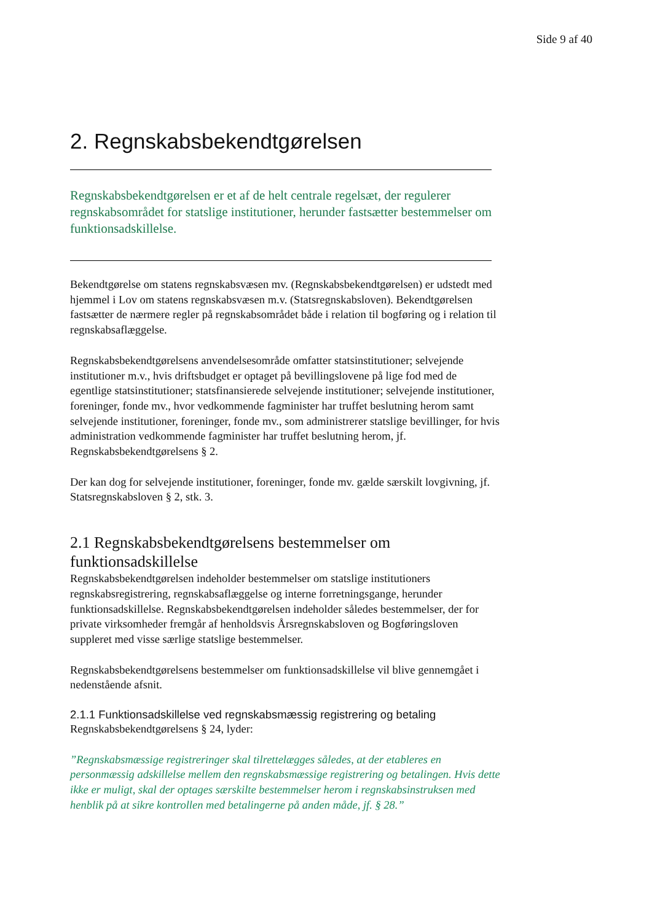Side 9 af 40
2. Regnskabsbekendtgørelsen
Regnskabsbekendtgørelsen er et af de helt centrale regelsæt, der regulerer regnskabsområdet for statslige institutioner, herunder fastsætter bestemmelser om funktionsadskillelse.
Bekendtgørelse om statens regnskabsvæsen mv. (Regnskabsbekendtgørelsen) er udstedt med hjemmel i Lov om statens regnskabsvæsen m.v. (Statsregnskabsloven). Bekendtgørelsen fastsætter de nærmere regler på regnskabsområdet både i relation til bogføring og i relation til regnskabsaflæggelse.
Regnskabsbekendtgørelsens anvendelsesområde omfatter statsinstitutioner; selvejende institutioner m.v., hvis driftsbudget er optaget på bevillingslovene på lige fod med de egentlige statsinstitutioner; statsfinansierede selvejende institutioner; selvejende institutioner, foreninger, fonde mv., hvor vedkommende fagminister har truffet beslutning herom samt selvejende institutioner, foreninger, fonde mv., som administrerer statslige bevillinger, for hvis administration vedkommende fagminister har truffet beslutning herom, jf. Regnskabsbekendtgørelsens § 2.
Der kan dog for selvejende institutioner, foreninger, fonde mv. gælde særskilt lovgivning, jf. Statsregnskabsloven § 2, stk. 3.
2.1 Regnskabsbekendtgørelsens bestemmelser om funktionsadskillelse
Regnskabsbekendtgørelsen indeholder bestemmelser om statslige institutioners regnskabsregistrering, regnskabsaflæggelse og interne forretningsgange, herunder funktionsadskillelse. Regnskabsbekendtgørelsen indeholder således bestemmelser, der for private virksomheder fremgår af henholdsvis Årsregnskabsloven og Bogføringsloven suppleret med visse særlige statslige bestemmelser.
Regnskabsbekendtgørelsens bestemmelser om funktionsadskillelse vil blive gennemgået i nedenstående afsnit.
2.1.1 Funktionsadskillelse ved regnskabsmæssig registrering og betaling
Regnskabsbekendtgørelsens § 24, lyder:
”Regnskabsmæssige registreringer skal tilrettelægges således, at der etableres en personmæssig adskillelse mellem den regnskabsmæssige registrering og betalingen. Hvis dette ikke er muligt, skal der optages særskilte bestemmelser herom i regnskabsinstruksen med henblik på at sikre kontrollen med betalingerne på anden måde, jf. § 28.”